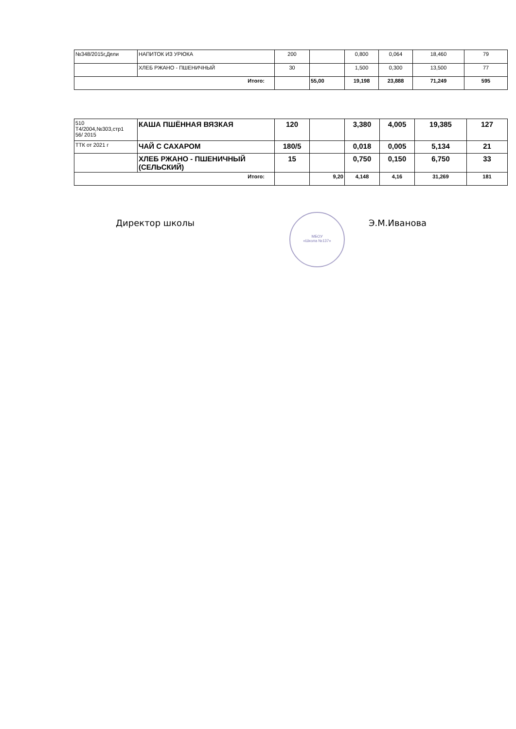| №348/2015г,Дели | НАПИТОК ИЗ УРЮКА | 200 | | 0,800 | 0,064 | 18,460 | 79 |
| | ХЛЕБ РЖАНО - ПШЕНИЧНЫЙ | 30 | | 1,500 | 0,300 | 13,500 | 77 |
| Итого: | | | 55,00 | 19,198 | 23,888 | 71,249 | 595 |
| 510 Т4/2004,№303,стр1 56/ 2015 | КАША ПШЁННАЯ ВЯЗКАЯ | 120 | | 3,380 | 4,005 | 19,385 | 127 |
| ТТК от 2021 г | ЧАЙ С САХАРОМ | 180/5 | | 0,018 | 0,005 | 5,134 | 21 |
| | ХЛЕБ РЖАНО - ПШЕНИЧНЫЙ (СЕЛЬСКИЙ) | 15 | | 0,750 | 0,150 | 6,750 | 33 |
| Итого: | | | 9,20 | 4,148 | 4,16 | 31,269 | 181 |
Директор школы
МБОУ
«Школа №137»
Э.М.Иванова